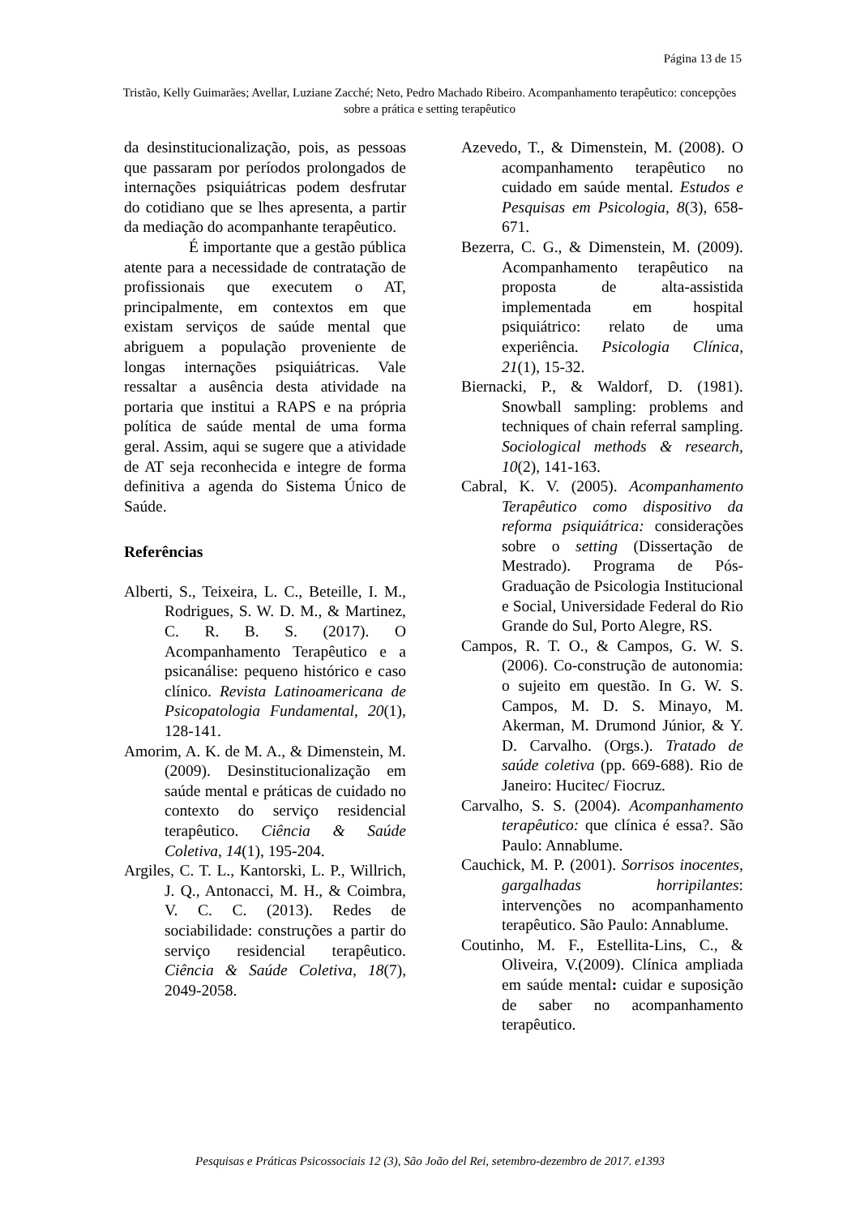Página 13 de 15
Tristão, Kelly Guimarães; Avellar, Luziane Zacché; Neto, Pedro Machado Ribeiro. Acompanhamento terapêutico: concepções sobre a prática e setting terapêutico
da desinstitucionalização, pois, as pessoas que passaram por períodos prolongados de internações psiquiátricas podem desfrutar do cotidiano que se lhes apresenta, a partir da mediação do acompanhante terapêutico.
É importante que a gestão pública atente para a necessidade de contratação de profissionais que executem o AT, principalmente, em contextos em que existam serviços de saúde mental que abriguem a população proveniente de longas internações psiquiátricas. Vale ressaltar a ausência desta atividade na portaria que institui a RAPS e na própria política de saúde mental de uma forma geral. Assim, aqui se sugere que a atividade de AT seja reconhecida e integre de forma definitiva a agenda do Sistema Único de Saúde.
Referências
Alberti, S., Teixeira, L. C., Beteille, I. M., Rodrigues, S. W. D. M., & Martinez, C. R. B. S. (2017). O Acompanhamento Terapêutico e a psicanálise: pequeno histórico e caso clínico. Revista Latinoamericana de Psicopatologia Fundamental, 20(1), 128-141.
Amorim, A. K. de M. A., & Dimenstein, M. (2009). Desinstitucionalização em saúde mental e práticas de cuidado no contexto do serviço residencial terapêutico. Ciência & Saúde Coletiva, 14(1), 195-204.
Argiles, C. T. L., Kantorski, L. P., Willrich, J. Q., Antonacci, M. H., & Coimbra, V. C. C. (2013). Redes de sociabilidade: construções a partir do serviço residencial terapêutico. Ciência & Saúde Coletiva, 18(7), 2049-2058.
Azevedo, T., & Dimenstein, M. (2008). O acompanhamento terapêutico no cuidado em saúde mental. Estudos e Pesquisas em Psicologia, 8(3), 658-671.
Bezerra, C. G., & Dimenstein, M. (2009). Acompanhamento terapêutico na proposta de alta-assistida implementada em hospital psiquiátrico: relato de uma experiência. Psicologia Clínica, 21(1), 15-32.
Biernacki, P., & Waldorf, D. (1981). Snowball sampling: problems and techniques of chain referral sampling. Sociological methods & research, 10(2), 141-163.
Cabral, K. V. (2005). Acompanhamento Terapêutico como dispositivo da reforma psiquiátrica: considerações sobre o setting (Dissertação de Mestrado). Programa de Pós-Graduação de Psicologia Institucional e Social, Universidade Federal do Rio Grande do Sul, Porto Alegre, RS.
Campos, R. T. O., & Campos, G. W. S. (2006). Co-construção de autonomia: o sujeito em questão. In G. W. S. Campos, M. D. S. Minayo, M. Akerman, M. Drumond Júnior, & Y. D. Carvalho. (Orgs.). Tratado de saúde coletiva (pp. 669-688). Rio de Janeiro: Hucitec/ Fiocruz.
Carvalho, S. S. (2004). Acompanhamento terapêutico: que clínica é essa?. São Paulo: Annablume.
Cauchick, M. P. (2001). Sorrisos inocentes, gargalhadas horripilantes: intervenções no acompanhamento terapêutico. São Paulo: Annablume.
Coutinho, M. F., Estellita-Lins, C., & Oliveira, V.(2009). Clínica ampliada em saúde mental: cuidar e suposição de saber no acompanhamento terapêutico.
Pesquisas e Práticas Psicossociais 12 (3), São João del Rei, setembro-dezembro de 2017. e1393